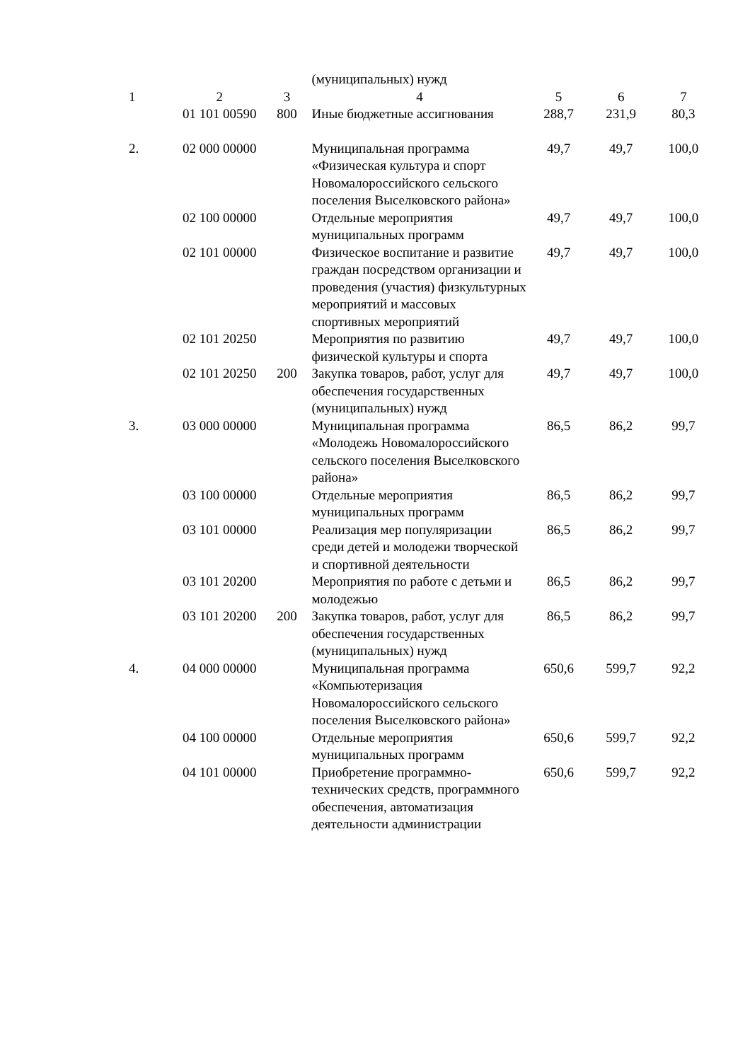| | | | (муниципальных) нужд | | | |
| 1 | 2 | 3 | 4 | 5 | 6 | 7 |
| | 01 101 00590 | 800 | Иные бюджетные ассигнования | 288,7 | 231,9 | 80,3 |
| 2. | 02 000 00000 | | Муниципальная программа «Физическая культура и спорт Новомалороссийского сельского поселения Выселковского района» | 49,7 | 49,7 | 100,0 |
| | 02 100 00000 | | Отдельные мероприятия муниципальных программ | 49,7 | 49,7 | 100,0 |
| | 02 101 00000 | | Физическое воспитание и развитие граждан посредством организации и проведения (участия) физкультурных мероприятий и массовых спортивных мероприятий | 49,7 | 49,7 | 100,0 |
| | 02 101 20250 | | Мероприятия по развитию физической культуры и спорта | 49,7 | 49,7 | 100,0 |
| | 02 101 20250 | 200 | Закупка товаров, работ, услуг для обеспечения государственных (муниципальных) нужд | 49,7 | 49,7 | 100,0 |
| 3. | 03 000 00000 | | Муниципальная программа «Молодежь Новомалороссийского сельского поселения Выселковского района» | 86,5 | 86,2 | 99,7 |
| | 03 100 00000 | | Отдельные мероприятия муниципальных программ | 86,5 | 86,2 | 99,7 |
| | 03 101 00000 | | Реализация мер популяризации среди детей и молодежи творческой и спортивной деятельности | 86,5 | 86,2 | 99,7 |
| | 03 101 20200 | | Мероприятия по работе с детьми и молодежью | 86,5 | 86,2 | 99,7 |
| | 03 101 20200 | 200 | Закупка товаров, работ, услуг для обеспечения государственных (муниципальных) нужд | 86,5 | 86,2 | 99,7 |
| 4. | 04 000 00000 | | Муниципальная программа «Компьютеризация Новомалороссийского сельского поселения Выселковского района» | 650,6 | 599,7 | 92,2 |
| | 04 100 00000 | | Отдельные мероприятия муниципальных программ | 650,6 | 599,7 | 92,2 |
| | 04 101 00000 | | Приобретение программно-технических средств, программного обеспечения, автоматизация деятельности администрации | 650,6 | 599,7 | 92,2 |